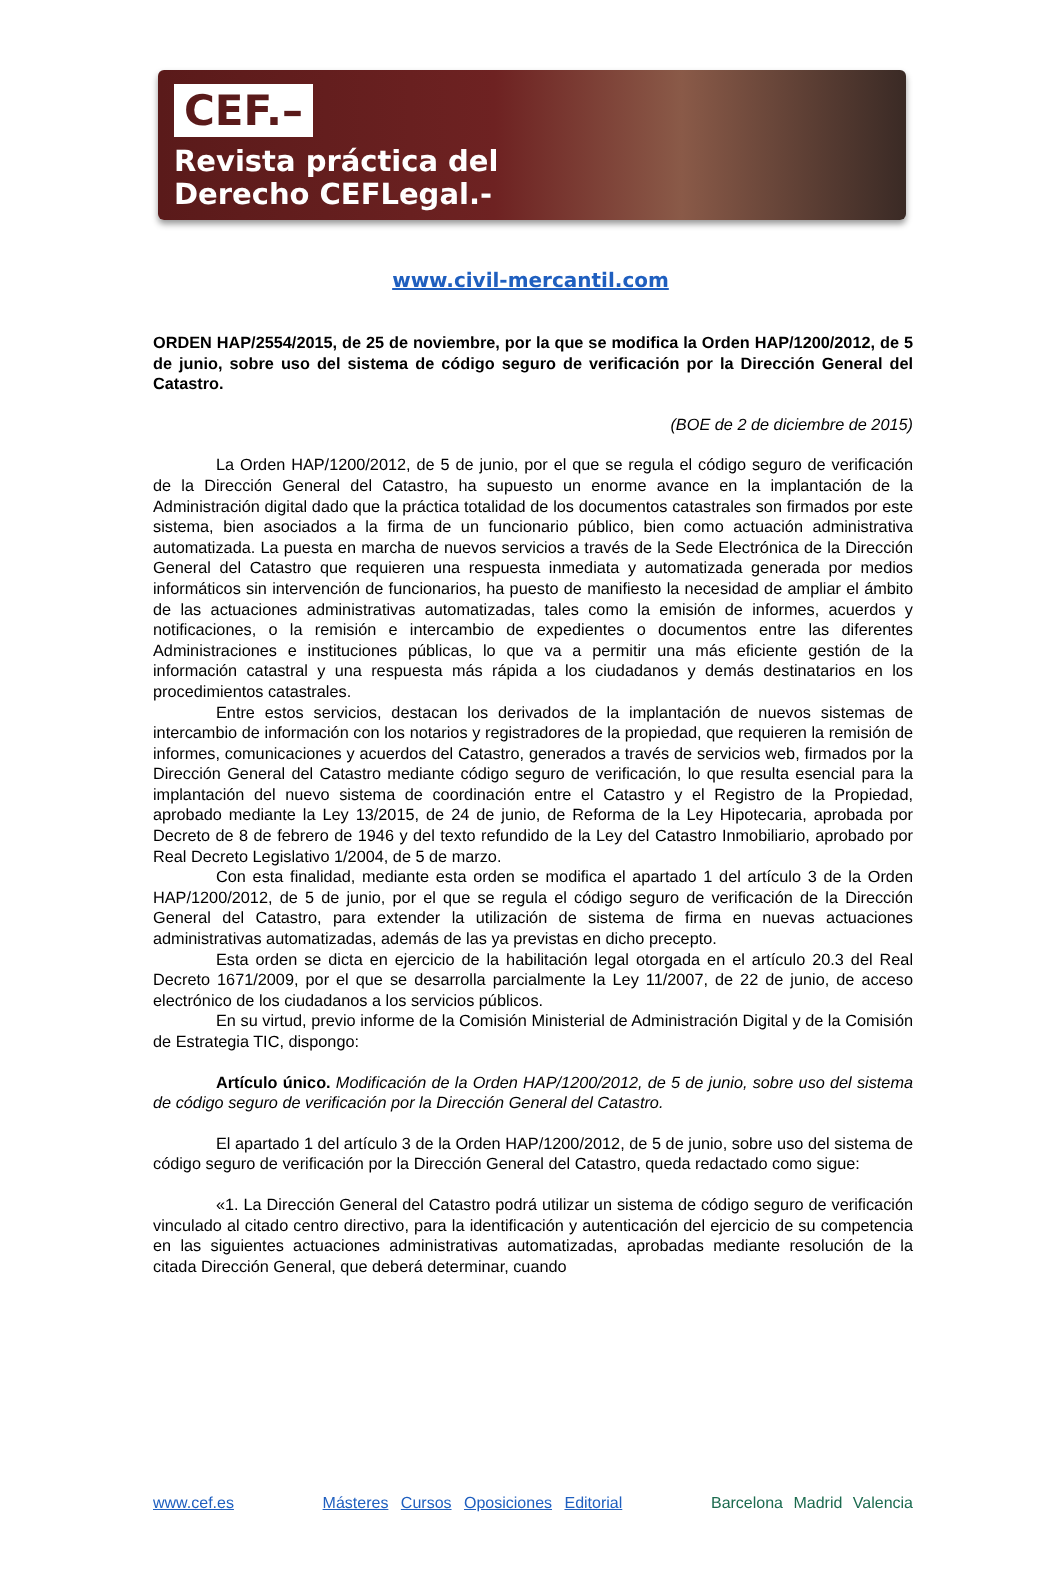CEF.–
Revista práctica del
Derecho CEFLegal.-
www.civil-mercantil.com
ORDEN HAP/2554/2015, de 25 de noviembre, por la que se modifica la Orden HAP/1200/2012, de 5 de junio, sobre uso del sistema de código seguro de verificación por la Dirección General del Catastro.
(BOE de 2 de diciembre de 2015)
La Orden HAP/1200/2012, de 5 de junio, por el que se regula el código seguro de verificación de la Dirección General del Catastro, ha supuesto un enorme avance en la implantación de la Administración digital dado que la práctica totalidad de los documentos catastrales son firmados por este sistema, bien asociados a la firma de un funcionario público, bien como actuación administrativa automatizada. La puesta en marcha de nuevos servicios a través de la Sede Electrónica de la Dirección General del Catastro que requieren una respuesta inmediata y automatizada generada por medios informáticos sin intervención de funcionarios, ha puesto de manifiesto la necesidad de ampliar el ámbito de las actuaciones administrativas automatizadas, tales como la emisión de informes, acuerdos y notificaciones, o la remisión e intercambio de expedientes o documentos entre las diferentes Administraciones e instituciones públicas, lo que va a permitir una más eficiente gestión de la información catastral y una respuesta más rápida a los ciudadanos y demás destinatarios en los procedimientos catastrales.
Entre estos servicios, destacan los derivados de la implantación de nuevos sistemas de intercambio de información con los notarios y registradores de la propiedad, que requieren la remisión de informes, comunicaciones y acuerdos del Catastro, generados a través de servicios web, firmados por la Dirección General del Catastro mediante código seguro de verificación, lo que resulta esencial para la implantación del nuevo sistema de coordinación entre el Catastro y el Registro de la Propiedad, aprobado mediante la Ley 13/2015, de 24 de junio, de Reforma de la Ley Hipotecaria, aprobada por Decreto de 8 de febrero de 1946 y del texto refundido de la Ley del Catastro Inmobiliario, aprobado por Real Decreto Legislativo 1/2004, de 5 de marzo.
Con esta finalidad, mediante esta orden se modifica el apartado 1 del artículo 3 de la Orden HAP/1200/2012, de 5 de junio, por el que se regula el código seguro de verificación de la Dirección General del Catastro, para extender la utilización de sistema de firma en nuevas actuaciones administrativas automatizadas, además de las ya previstas en dicho precepto.
Esta orden se dicta en ejercicio de la habilitación legal otorgada en el artículo 20.3 del Real Decreto 1671/2009, por el que se desarrolla parcialmente la Ley 11/2007, de 22 de junio, de acceso electrónico de los ciudadanos a los servicios públicos.
En su virtud, previo informe de la Comisión Ministerial de Administración Digital y de la Comisión de Estrategia TIC, dispongo:
Artículo único. Modificación de la Orden HAP/1200/2012, de 5 de junio, sobre uso del sistema de código seguro de verificación por la Dirección General del Catastro.
El apartado 1 del artículo 3 de la Orden HAP/1200/2012, de 5 de junio, sobre uso del sistema de código seguro de verificación por la Dirección General del Catastro, queda redactado como sigue:
«1. La Dirección General del Catastro podrá utilizar un sistema de código seguro de verificación vinculado al citado centro directivo, para la identificación y autenticación del ejercicio de su competencia en las siguientes actuaciones administrativas automatizadas, aprobadas mediante resolución de la citada Dirección General, que deberá determinar, cuando
www.cef.es Másteres Cursos Oposiciones Editorial Barcelona Madrid Valencia